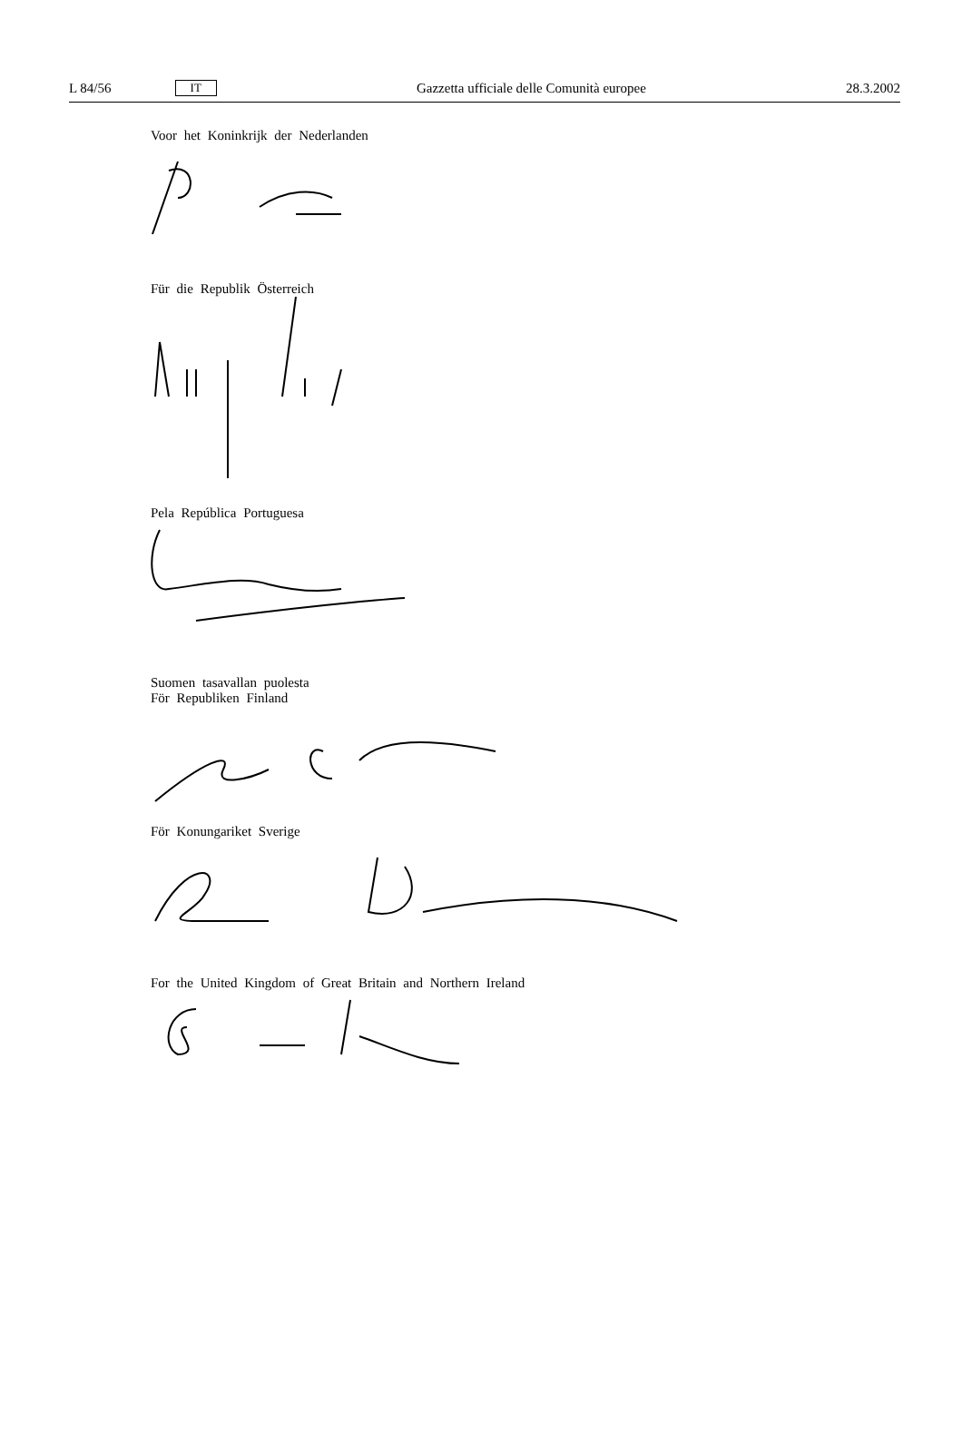L 84/56 IT Gazzetta ufficiale delle Comunità europee 28.3.2002
Voor het Koninkrijk der Nederlanden
Für die Republik Österreich
Pela República Portuguesa
Suomen tasavallan puolesta
För Republiken Finland
För Konungariket Sverige
For the United Kingdom of Great Britain and Northern Ireland